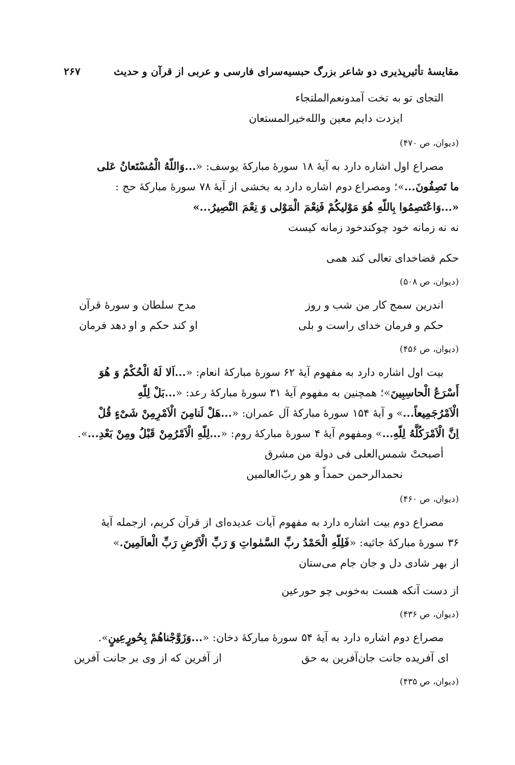مقایسهٔ تأثیرپذیری دو شاعر بزرگ حبسیه‌سرای فارسی و عربی از قرآن و حدیث ۲۶۷
التجای تو به تخت آمدونعم‌الملتجاء
ایزدت دایم معین والله‌خیرالمستعان
(دیوان، ص ۴۷۰)
مصراع اول اشاره دارد به آیهٔ ۱۸ سورهٔ مبارکهٔ یوسف: «...وَاللّهُ الْمُسْتَعانُ عَلی
ما تَصِفُونَ...»؛ ومصراع دوم اشاره دارد به بخشی از آیهٔ ۷۸ سورهٔ مبارکهٔ حج :
«...وَاعْتَصِمُوا بِاللّهِ هُوَ مَوْلیکُمْ فَنِعْمَ الْمَوْلی وَ نِعْمَ النَّصِیرُ...»
نه نه زمانه خود چوکندخود زمانه کیست
حکم قضاخدای تعالی کند همی
(دیوان، ص ۵۰۸)
اندرین سمج کار من شب و روز مدح سلطان و سورهٔ قرآن
حکم و فرمان خدای راست و بلی او کند حکم و او دهد فرمان
(دیوان، ص ۴۵۶)
بیت اول اشاره دارد به مفهوم آیهٔ ۶۲ سورهٔ مبارکهٔ انعام: «...اَلا لَهُ الْحُکْمُ وَ هُوَ
أَسْرَعُ الْحاسِبِینَ»؛ همچنین به مفهوم آیهٔ ۳۱ سورهٔ مبارکهٔ رعد: «...بَلْ لِلّهِ
الْاَمْرُجَمِیعاً...» و آیهٔ ۱۵۴ سورهٔ مبارکهٔ آل عمران: «...هَلْ لَنامِنَ الْاَمْرِمِنْ شَیْءٍ قُلْ
اِنَّ الْاَمْرَکُلَّهُ لِلّهِ...» ومفهوم آیهٔ ۴ سورهٔ مبارکهٔ روم: «...لِلّهِ الْاَمْرُمِنْ قَبْلُ ومِنْ بَعْدِ...».
أصبحتْ شمس‌العلی فی دولة من مشرق
نحمدالرحمن حمداً و هو ربّ‌العالمین
(دیوان، ص ۴۶۰)
مصراع دوم بیت اشاره دارد به مفهوم آیات عدیده‌ای از قرآن کریم، ازجمله آیهٔ
۳۶ سورهٔ مبارکهٔ جاثیه: «فَلِلّهِ الْحَمْدُ ربِّ السَّمٰواتِ وَ رَبِّ الْاَرْضِ رَبِّ الْعالَمِینَ.»
از بهر شادی دل و جان جام می‌ستان
از دست آنکه هست به‌خوبی چو حورعین
(دیوان، ص ۴۳۶)
مصراع دوم اشاره دارد به آیهٔ ۵۴ سورهٔ مبارکهٔ دخان: «...وَزَوَّجْناهُمْ بِحُورٍعِینٍ».
ای آفریده جانت جان‌آفرین به حق از آفرین که از وی بر جانت آفرین
(دیوان، ص ۴۳۵)